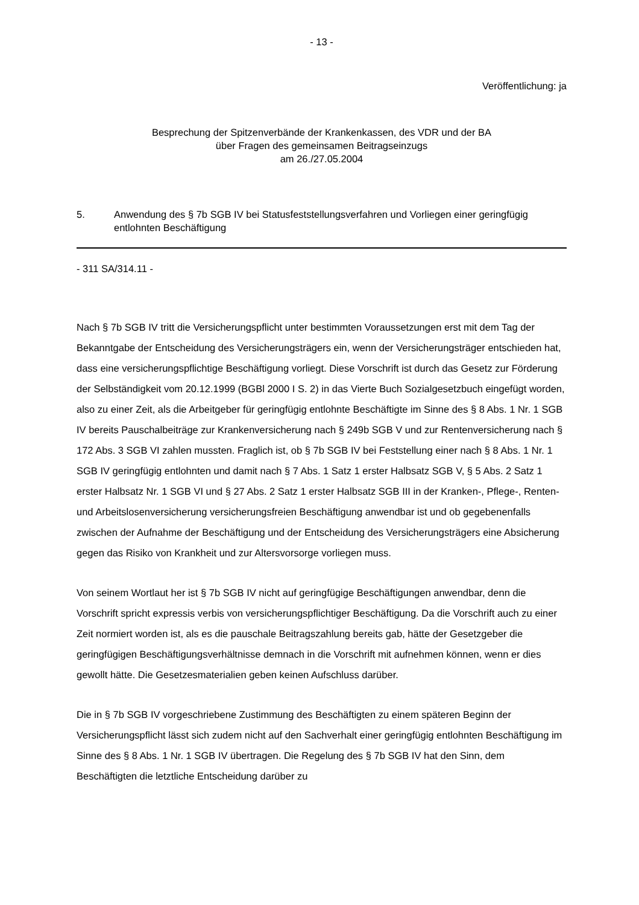- 13 -
Veröffentlichung: ja
Besprechung der Spitzenverbände der Krankenkassen, des VDR und der BA
über Fragen des gemeinsamen Beitragseinzugs
am 26./27.05.2004
5. Anwendung des § 7b SGB IV bei Statusfeststellungsverfahren und Vorliegen einer geringfügig entlohnten Beschäftigung
- 311 SA/314.11 -
Nach § 7b SGB IV tritt die Versicherungspflicht unter bestimmten Voraussetzungen erst mit dem Tag der Bekanntgabe der Entscheidung des Versicherungsträgers ein, wenn der Versicherungsträger entschieden hat, dass eine versicherungspflichtige Beschäftigung vorliegt. Diese Vorschrift ist durch das Gesetz zur Förderung der Selbständigkeit vom 20.12.1999 (BGBl 2000 I S. 2) in das Vierte Buch Sozialgesetzbuch eingefügt worden, also zu einer Zeit, als die Arbeitgeber für geringfügig entlohnte Beschäftigte im Sinne des § 8 Abs. 1 Nr. 1 SGB IV bereits Pauschalbeiträge zur Krankenversicherung nach § 249b SGB V und zur Rentenversicherung nach § 172 Abs. 3 SGB VI zahlen mussten. Fraglich ist, ob § 7b SGB IV bei Feststellung einer nach § 8 Abs. 1 Nr. 1 SGB IV geringfügig entlohnten und damit nach § 7 Abs. 1 Satz 1 erster Halbsatz SGB V, § 5 Abs. 2 Satz 1 erster Halbsatz Nr. 1 SGB VI und § 27 Abs. 2 Satz 1 erster Halbsatz SGB III in der Kranken-, Pflege-, Renten- und Arbeitslosenversicherung versicherungsfreien Beschäftigung anwendbar ist und ob gegebenenfalls zwischen der Aufnahme der Beschäftigung und der Entscheidung des Versicherungsträgers eine Absicherung gegen das Risiko von Krankheit und zur Altersvorsorge vorliegen muss.
Von seinem Wortlaut her ist § 7b SGB IV nicht auf geringfügige Beschäftigungen anwendbar, denn die Vorschrift spricht expressis verbis von versicherungspflichtiger Beschäftigung. Da die Vorschrift auch zu einer Zeit normiert worden ist, als es die pauschale Beitragszahlung bereits gab, hätte der Gesetzgeber die geringfügigen Beschäftigungsverhältnisse demnach in die Vorschrift mit aufnehmen können, wenn er dies gewollt hätte. Die Gesetzesmaterialien geben keinen Aufschluss darüber.
Die in § 7b SGB IV vorgeschriebene Zustimmung des Beschäftigten zu einem späteren Beginn der Versicherungspflicht lässt sich zudem nicht auf den Sachverhalt einer geringfügig entlohnten Beschäftigung im Sinne des § 8 Abs. 1 Nr. 1 SGB IV übertragen. Die Regelung des § 7b SGB IV hat den Sinn, dem Beschäftigten die letztliche Entscheidung darüber zu